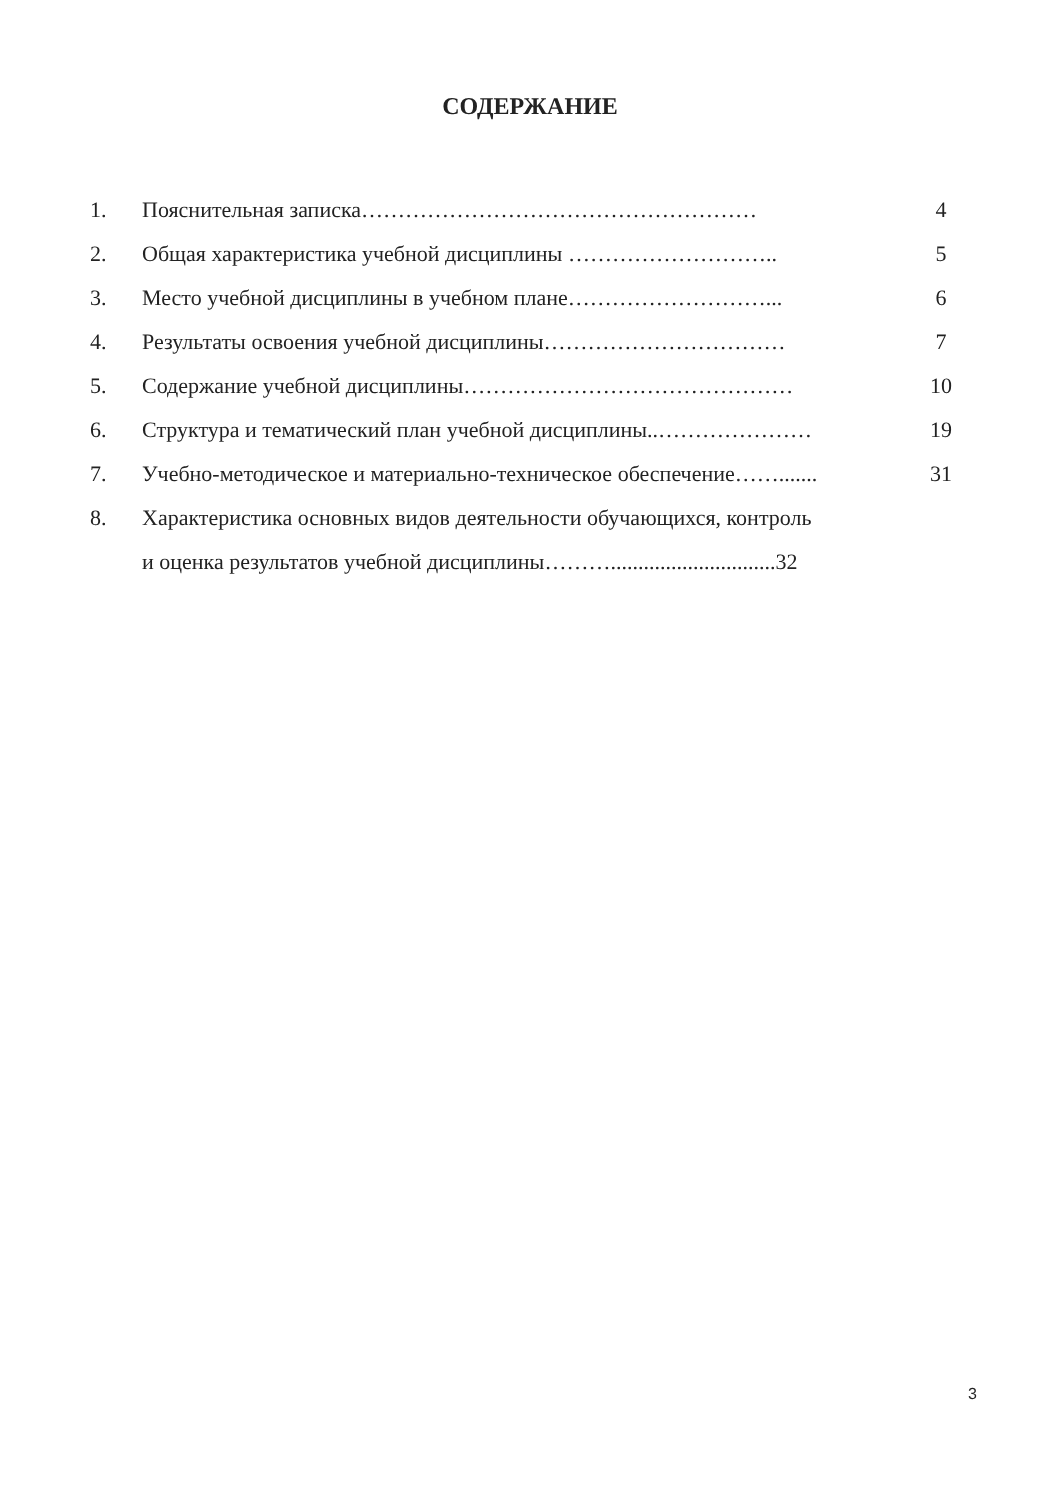СОДЕРЖАНИЕ
1. Пояснительная записка……………………………………………… 4
2. Общая характеристика учебной дисциплины ……………………….. 5
3. Место учебной дисциплины в учебном плане………………………... 6
4. Результаты освоения учебной дисциплины…………………………… 7
5. Содержание учебной дисциплины……………………………………… 10
6. Структура и тематический план учебной дисциплины..………………… 19
7. Учебно-методическое и материально-техническое обеспечение……....... 31
8. Характеристика основных видов деятельности обучающихся, контроль
и оценка результатов учебной дисциплины………..............................32
3